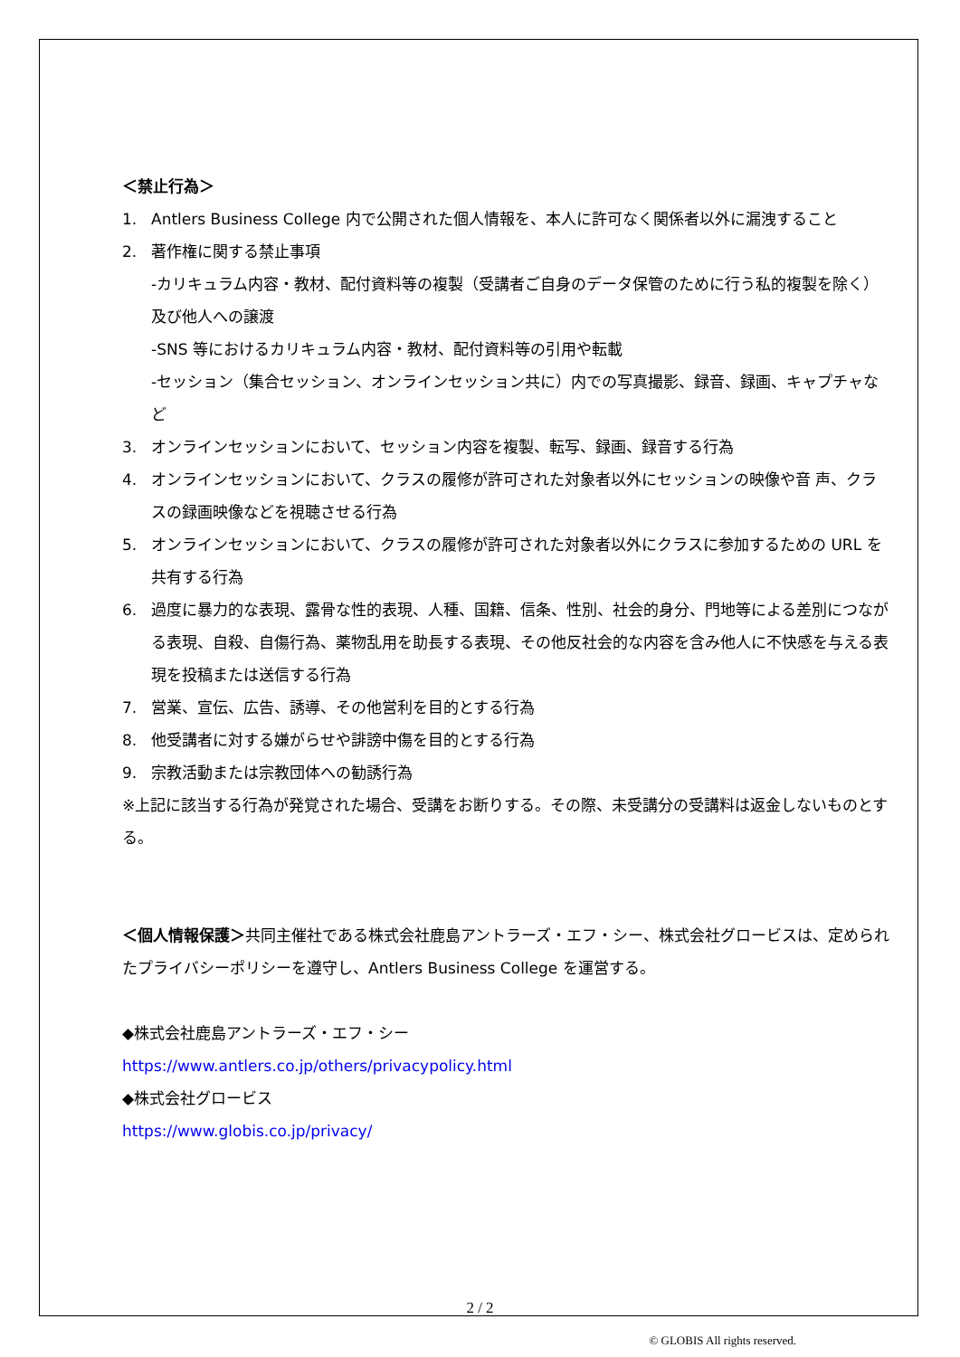＜禁止行為＞
1. Antlers Business College 内で公開された個人情報を、本人に許可なく関係者以外に漏洩すること
2. 著作権に関する禁止事項
-カリキュラム内容・教材、配付資料等の複製（受講者ご自身のデータ保管のために行う私的複製を除く）及び他人への譲渡
-SNS 等におけるカリキュラム内容・教材、配付資料等の引用や転載
-セッション（集合セッション、オンラインセッション共に）内での写真撮影、録音、録画、キャプチャなど
3. オンラインセッションにおいて、セッション内容を複製、転写、録画、録音する行為
4. オンラインセッションにおいて、クラスの履修が許可された対象者以外にセッションの映像や音 声、クラスの録画映像などを視聴させる行為
5. オンラインセッションにおいて、クラスの履修が許可された対象者以外にクラスに参加するための URL を共有する行為
6. 過度に暴力的な表現、露骨な性的表現、人種、国籍、信条、性別、社会的身分、門地等による差別につながる表現、自殺、自傷行為、薬物乱用を助長する表現、その他反社会的な内容を含み他人に不快感を与える表現を投稿または送信する行為
7. 営業、宣伝、広告、誘導、その他営利を目的とする行為
8. 他受講者に対する嫌がらせや誹謗中傷を目的とする行為
9. 宗教活動または宗教団体への勧誘行為
※上記に該当する行為が発覚された場合、受講をお断りする。その際、未受講分の受講料は返金しないものとする。
＜個人情報保護＞共同主催社である株式会社鹿島アントラーズ・エフ・シー、株式会社グロービスは、定められたプライバシーポリシーを遵守し、Antlers Business College を運営する。
◆株式会社鹿島アントラーズ・エフ・シー
https://www.antlers.co.jp/others/privacypolicy.html
◆株式会社グロービス
https://www.globis.co.jp/privacy/
2 / 2
© GLOBIS All rights reserved.